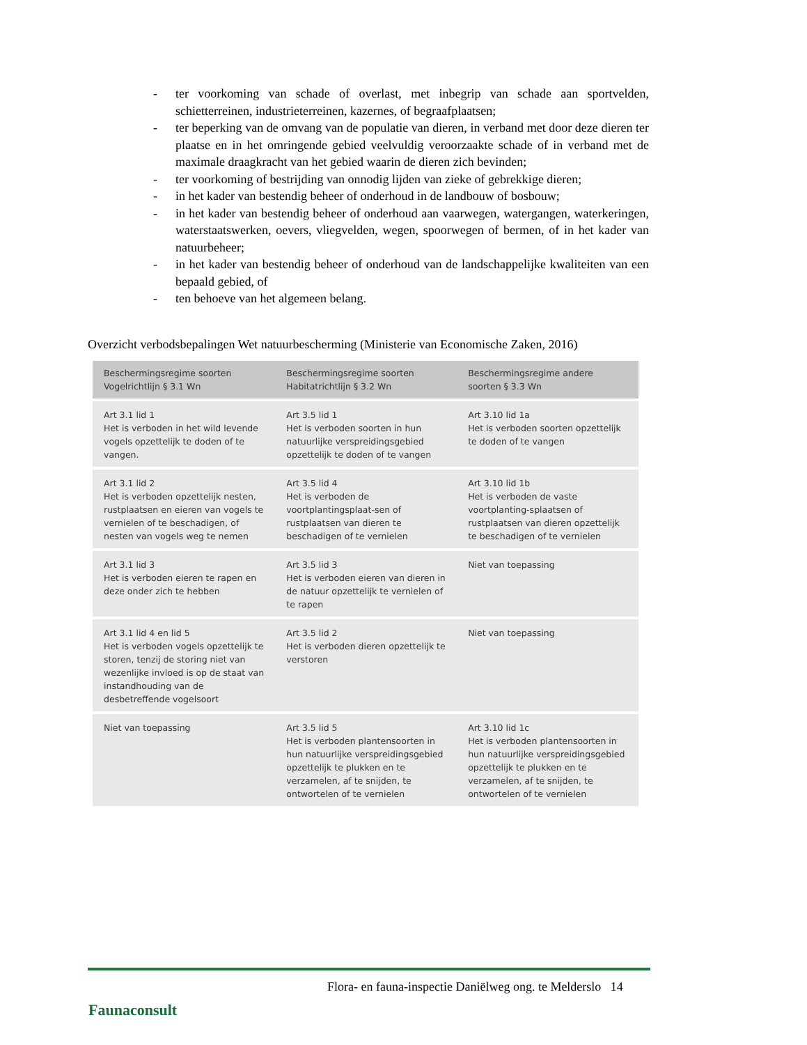- ter voorkoming van schade of overlast, met inbegrip van schade aan sportvelden, schietterreinen, industrieterreinen, kazernes, of begraafplaatsen;
- ter beperking van de omvang van de populatie van dieren, in verband met door deze dieren ter plaatse en in het omringende gebied veelvuldig veroorzaakte schade of in verband met de maximale draagkracht van het gebied waarin de dieren zich bevinden;
- ter voorkoming of bestrijding van onnodig lijden van zieke of gebrekkige dieren;
- in het kader van bestendig beheer of onderhoud in de landbouw of bosbouw;
- in het kader van bestendig beheer of onderhoud aan vaarwegen, watergangen, waterkeringen, waterstaatswerken, oevers, vliegvelden, wegen, spoorwegen of bermen, of in het kader van natuurbeheer;
- in het kader van bestendig beheer of onderhoud van de landschappelijke kwaliteiten van een bepaald gebied, of
- ten behoeve van het algemeen belang.
Overzicht verbodsbepalingen Wet natuurbescherming (Ministerie van Economische Zaken, 2016)
| Beschermingsregime soorten Vogelrichtlijn § 3.1 Wn | Beschermingsregime soorten Habitatrichtlijn § 3.2 Wn | Beschermingsregime andere soorten § 3.3 Wn |
| --- | --- | --- |
| Art 3.1 lid 1 Het is verboden in het wild levende vogels opzettelijk te doden of te vangen. | Art 3.5 lid 1 Het is verboden soorten in hun natuurlijke verspreidingsgebied opzettelijk te doden of te vangen | Art 3.10 lid 1a Het is verboden soorten opzettelijk te doden of te vangen |
| Art 3.1 lid 2 Het is verboden opzettelijk nesten, rustplaatsen en eieren van vogels te vernielen of te beschadigen, of nesten van vogels weg te nemen | Art 3.5 lid 4 Het is verboden de voortplantingsplaat-sen of rustplaatsen van dieren te beschadigen of te vernielen | Art 3.10 lid 1b Het is verboden de vaste voortplanting-splaatsen of rustplaatsen van dieren opzettelijk te beschadigen of te vernielen |
| Art 3.1 lid 3 Het is verboden eieren te rapen en deze onder zich te hebben | Art 3.5 lid 3 Het is verboden eieren van dieren in de natuur opzettelijk te vernielen of te rapen | Niet van toepassing |
| Art 3.1 lid 4 en lid 5 Het is verboden vogels opzettelijk te storen, tenzij de storing niet van wezenlijke invloed is op de staat van instandhouding van de desbetreffende vogelsoort | Art 3.5 lid 2 Het is verboden dieren opzettelijk te verstoren | Niet van toepassing |
| Niet van toepassing | Art 3.5 lid 5 Het is verboden plantensoorten in hun natuurlijke verspreidingsgebied opzettelijk te plukken en te verzamelen, af te snijden, te ontwortelen of te vernielen | Art 3.10 lid 1c Het is verboden plantensoorten in hun natuurlijke verspreidingsgebied opzettelijk te plukken en te verzamelen, af te snijden, te ontwortelen of te vernielen |
Flora- en fauna-inspectie Daniëlweg ong. te Melderslo 14
Faunaconsult